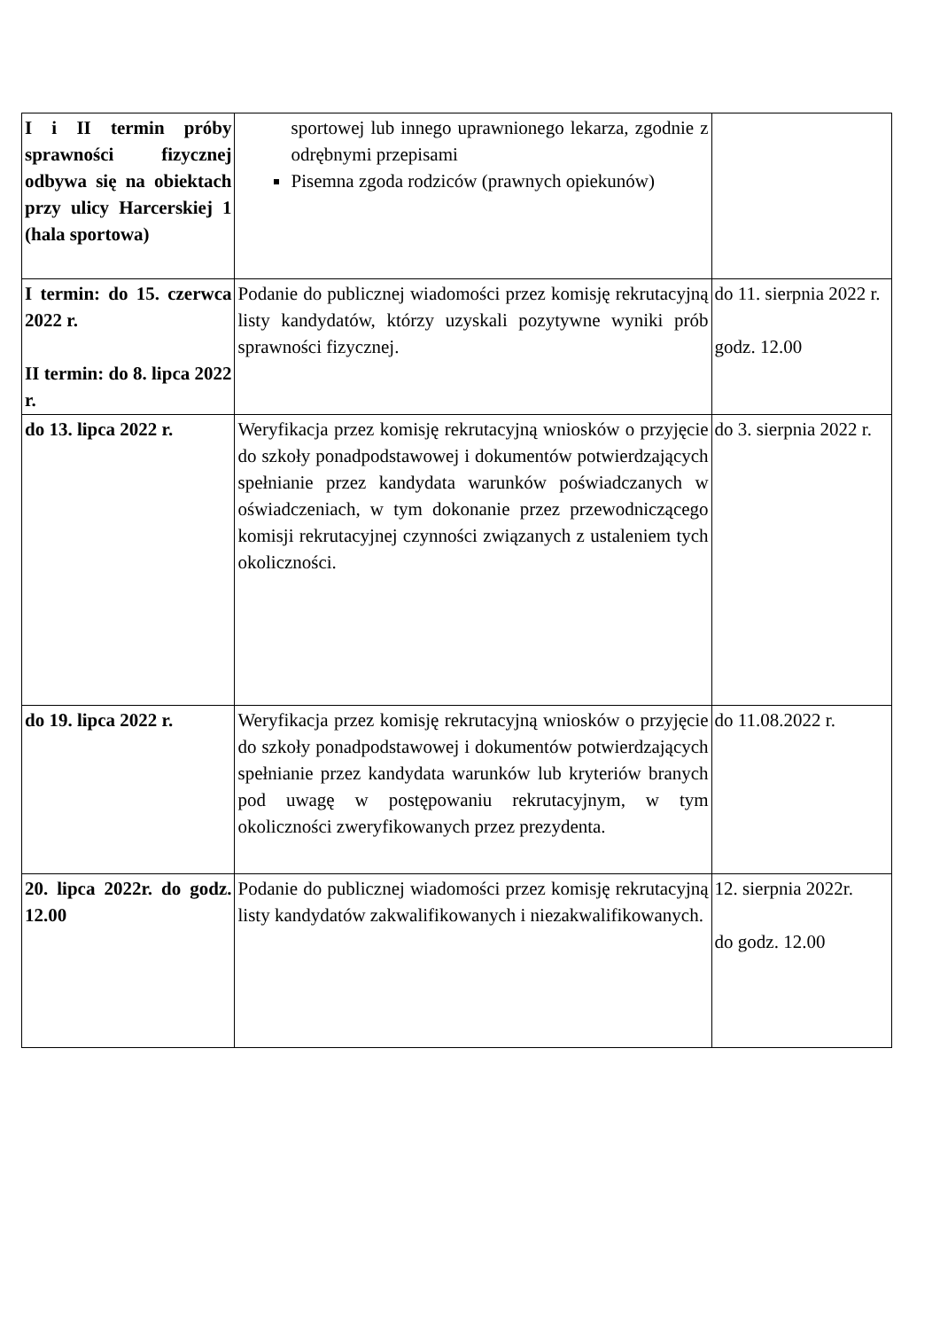| I i II termin próby sprawności fizycznej odbywa się na obiektach przy ulicy Harcerskiej 1 (hala sportowa) | sportowej lub innego uprawnionego lekarza, zgodnie z odrębnymi przepisami Pisemna zgoda rodziców (prawnych opiekunów) | |
| I termin: do 15. czerwca 2022 r. II termin: do 8. lipca 2022 r. | Podanie do publicznej wiadomości przez komisję rekrutacyjną listy kandydatów, którzy uzyskali pozytywne wyniki prób sprawności fizycznej. | do 11. sierpnia 2022 r. godz. 12.00 |
| do 13. lipca 2022 r. | Weryfikacja przez komisję rekrutacyjną wniosków o przyjęcie do szkoły ponadpodstawowej i dokumentów potwierdzających spełnianie przez kandydata warunków poświadczanych w oświadczeniach, w tym dokonanie przez przewodniczącego komisji rekrutacyjnej czynności związanych z ustaleniem tych okoliczności. | do 3. sierpnia 2022 r. |
| do 19. lipca 2022 r. | Weryfikacja przez komisję rekrutacyjną wniosków o przyjęcie do szkoły ponadpodstawowej i dokumentów potwierdzających spełnianie przez kandydata warunków lub kryteriów branych pod uwagę w postępowaniu rekrutacyjnym, w tym okoliczności zweryfikowanych przez prezydenta. | do 11.08.2022 r. |
| 20. lipca 2022r. do godz. 12.00 | Podanie do publicznej wiadomości przez komisję rekrutacyjną listy kandydatów zakwalifikowanych i niezakwalifikowanych. | 12. sierpnia 2022r. do godz. 12.00 |